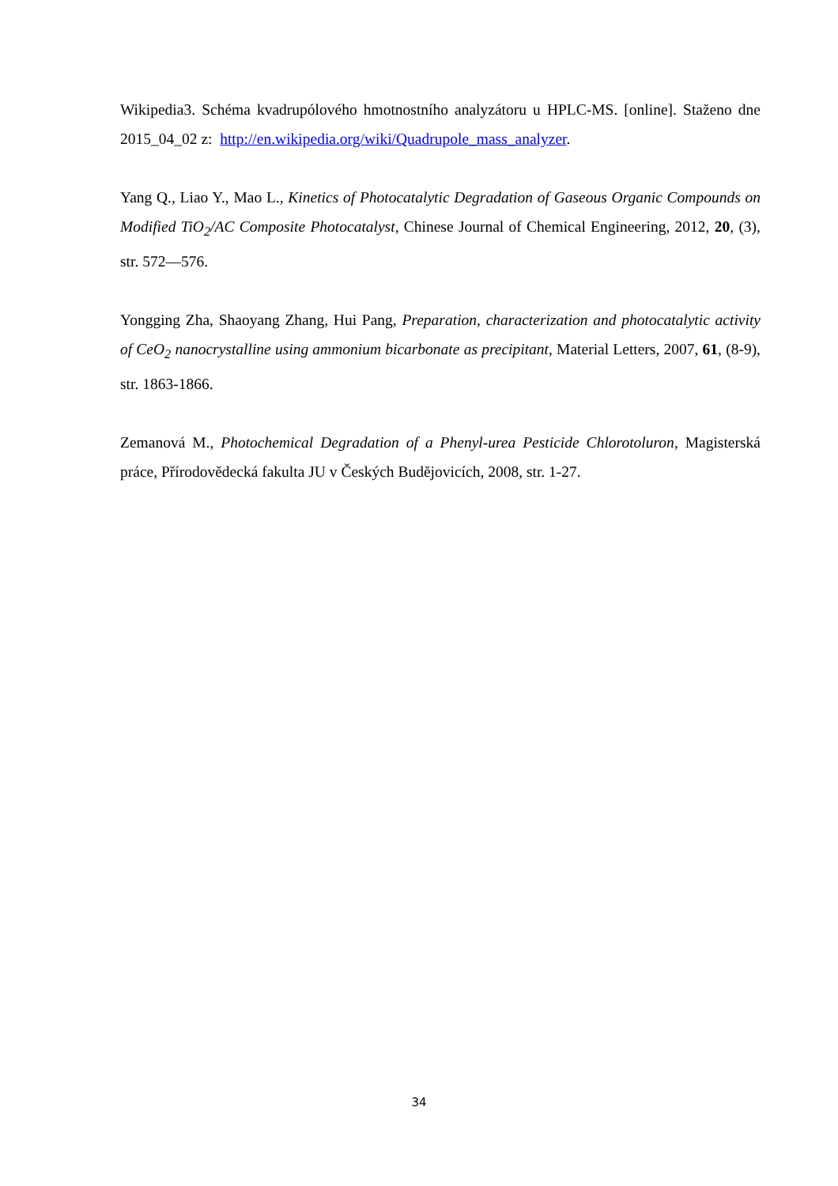Wikipedia3. Schéma kvadrupólového hmotnostního analyzátoru u HPLC-MS. [online]. Staženo dne 2015_04_02 z: http://en.wikipedia.org/wiki/Quadrupole_mass_analyzer.
Yang Q., Liao Y., Mao L., Kinetics of Photocatalytic Degradation of Gaseous Organic Compounds on Modified TiO<sub>2</sub>/AC Composite Photocatalyst, Chinese Journal of Chemical Engineering, 2012, 20, (3), str. 572—576.
Yongging Zha, Shaoyang Zhang, Hui Pang, Preparation, characterization and photocatalytic activity of CeO<sub>2</sub> nanocrystalline using ammonium bicarbonate as precipitant, Material Letters, 2007, 61, (8-9), str. 1863-1866.
Zemanová M., Photochemical Degradation of a Phenyl-urea Pesticide Chlorotoluron, Magisterská práce, Přírodovědecká fakulta JU v Českých Budějovicích, 2008, str. 1-27.
34